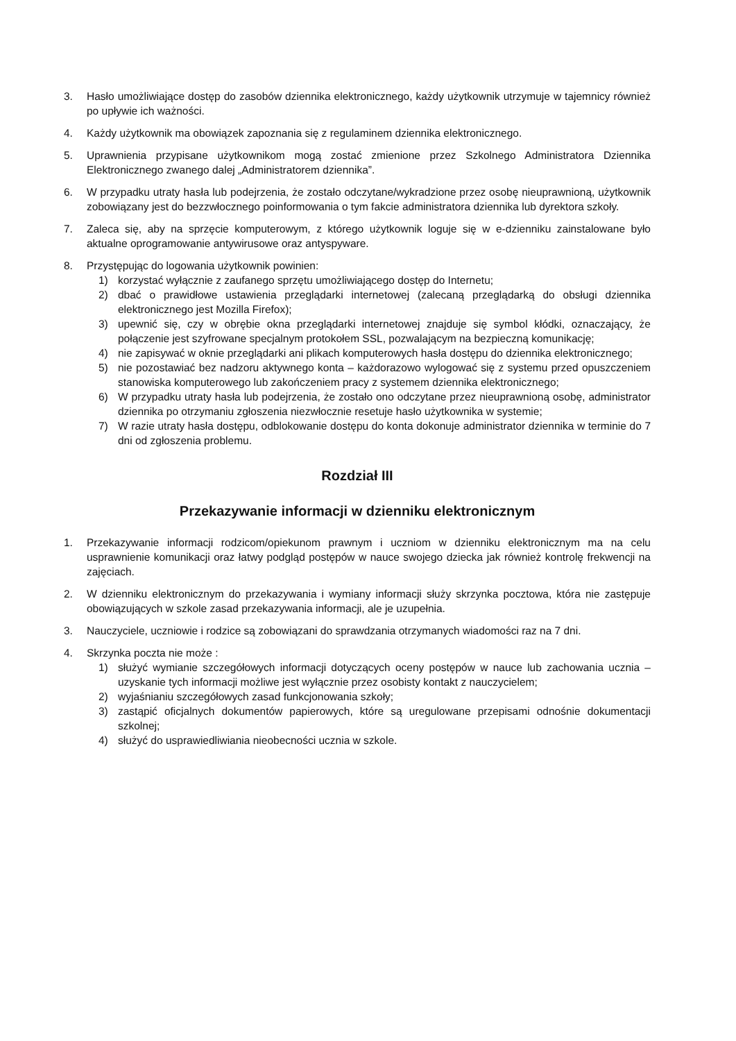3. Hasło umożliwiające dostęp do zasobów dziennika elektronicznego, każdy użytkownik utrzymuje w tajemnicy również po upływie ich ważności.
4. Każdy użytkownik ma obowiązek zapoznania się z regulaminem dziennika elektronicznego.
5. Uprawnienia przypisane użytkownikom mogą zostać zmienione przez Szkolnego Administratora Dziennika Elektronicznego zwanego dalej „Administratorem dziennika”.
6. W przypadku utraty hasła lub podejrzenia, że zostało odczytane/wykradzione przez osobę nieuprawnioną, użytkownik zobowiązany jest do bezzwłocznego poinformowania o tym fakcie administratora dziennika lub dyrektora szkoły.
7. Zaleca się, aby na sprzęcie komputerowym, z którego użytkownik loguje się w e-dzienniku zainstalowane było aktualne oprogramowanie antywirusowe oraz antyspyware.
8. Przystępując do logowania użytkownik powinien:
1) korzystać wyłącznie z zaufanego sprzętu umożliwiającego dostęp do Internetu;
2) dbać o prawidłowe ustawienia przeglądarki internetowej (zalecaną przeglądarką do obsługi dziennika elektronicznego jest Mozilla Firefox);
3) upewnić się, czy w obrębie okna przeglądarki internetowej znajduje się symbol kłódki, oznaczający, że połączenie jest szyfrowane specjalnym protokołem SSL, pozwalającym na bezpieczną komunikację;
4) nie zapisywać w oknie przeglądarki ani plikach komputerowych hasła dostępu do dziennika elektronicznego;
5) nie pozostawiać bez nadzoru aktywnego konta – każdorazowo wylogować się z systemu przed opuszczeniem stanowiska komputerowego lub zakończeniem pracy z systemem dziennika elektronicznego;
6) W przypadku utraty hasła lub podejrzenia, że zostało ono odczytane przez nieuprawnioną osobę, administrator dziennika po otrzymaniu zgłoszenia niezwłocznie resetuje hasło użytkownika w systemie;
7) W razie utraty hasła dostępu, odblokowanie dostępu do konta dokonuje administrator dziennika w terminie do 7 dni od zgłoszenia problemu.
Rozdział III
Przekazywanie informacji w dzienniku elektronicznym
1. Przekazywanie informacji rodzicom/opiekunom prawnym i uczniom w dzienniku elektronicznym ma na celu usprawnienie komunikacji oraz łatwy podgląd postępów w nauce swojego dziecka jak również kontrolę frekwencji na zajęciach.
2. W dzienniku elektronicznym do przekazywania i wymiany informacji służy skrzynka pocztowa, która nie zastępuje obowiązujących w szkole zasad przekazywania informacji, ale je uzupełnia.
3. Nauczyciele, uczniowie i rodzice są zobowiązani do sprawdzania otrzymanych wiadomości raz na 7 dni.
4. Skrzynka poczta nie może :
1) służyć wymianie szczegółowych informacji dotyczących oceny postępów w nauce lub zachowania ucznia – uzyskanie tych informacji możliwe jest wyłącznie przez osobisty kontakt z nauczycielem;
2) wyjaśnianiu szczegółowych zasad funkcjonowania szkoły;
3) zastąpić oficjalnych dokumentów papierowych, które są uregulowane przepisami odnośnie dokumentacji szkolnej;
4) służyć do usprawiedliwiania nieobecności ucznia w szkole.